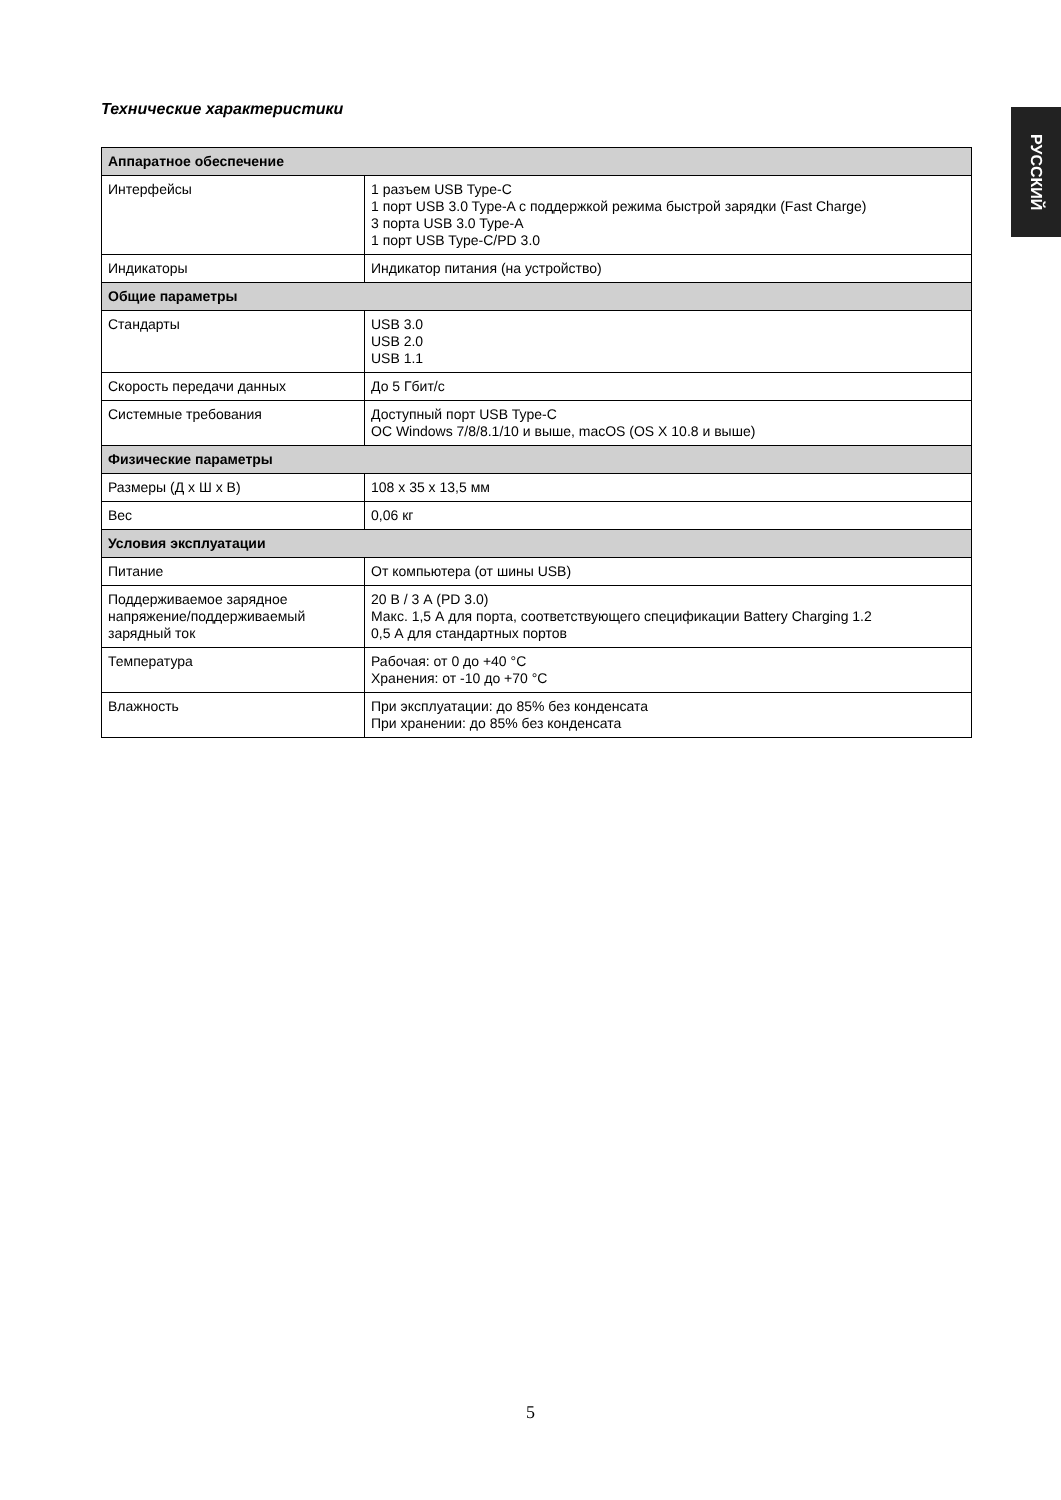РУССКИЙ
Технические характеристики
| Аппаратное обеспечение | |
| --- | --- |
| Интерфейсы | 1 разъем USB Type-C 1 порт USB 3.0 Type-A с поддержкой режима быстрой зарядки (Fast Charge) 3 порта USB 3.0 Type-A 1 порт USB Type-C/PD 3.0 |
| Индикаторы | Индикатор питания (на устройство) |
| Общие параметры | |
| Стандарты | USB 3.0 USB 2.0 USB 1.1 |
| Скорость передачи данных | До 5 Гбит/с |
| Системные требования | Доступный порт USB Type-C ОС Windows 7/8/8.1/10 и выше, macOS (OS X 10.8 и выше) |
| Физические параметры | |
| Размеры (Д x Ш x В) | 108 x 35 x 13,5 мм |
| Вес | 0,06 кг |
| Условия эксплуатации | |
| Питание | От компьютера (от шины USB) |
| Поддерживаемое зарядное напряжение/поддерживаемый зарядный ток | 20 В / 3 А (PD 3.0) Макс. 1,5 А для порта, соответствующего спецификации Battery Charging 1.2 0,5 А для стандартных портов |
| Температура | Рабочая: от 0 до +40 °C Хранения: от -10 до +70 °C |
| Влажность | При эксплуатации: до 85% без конденсата При хранении: до 85% без конденсата |
5